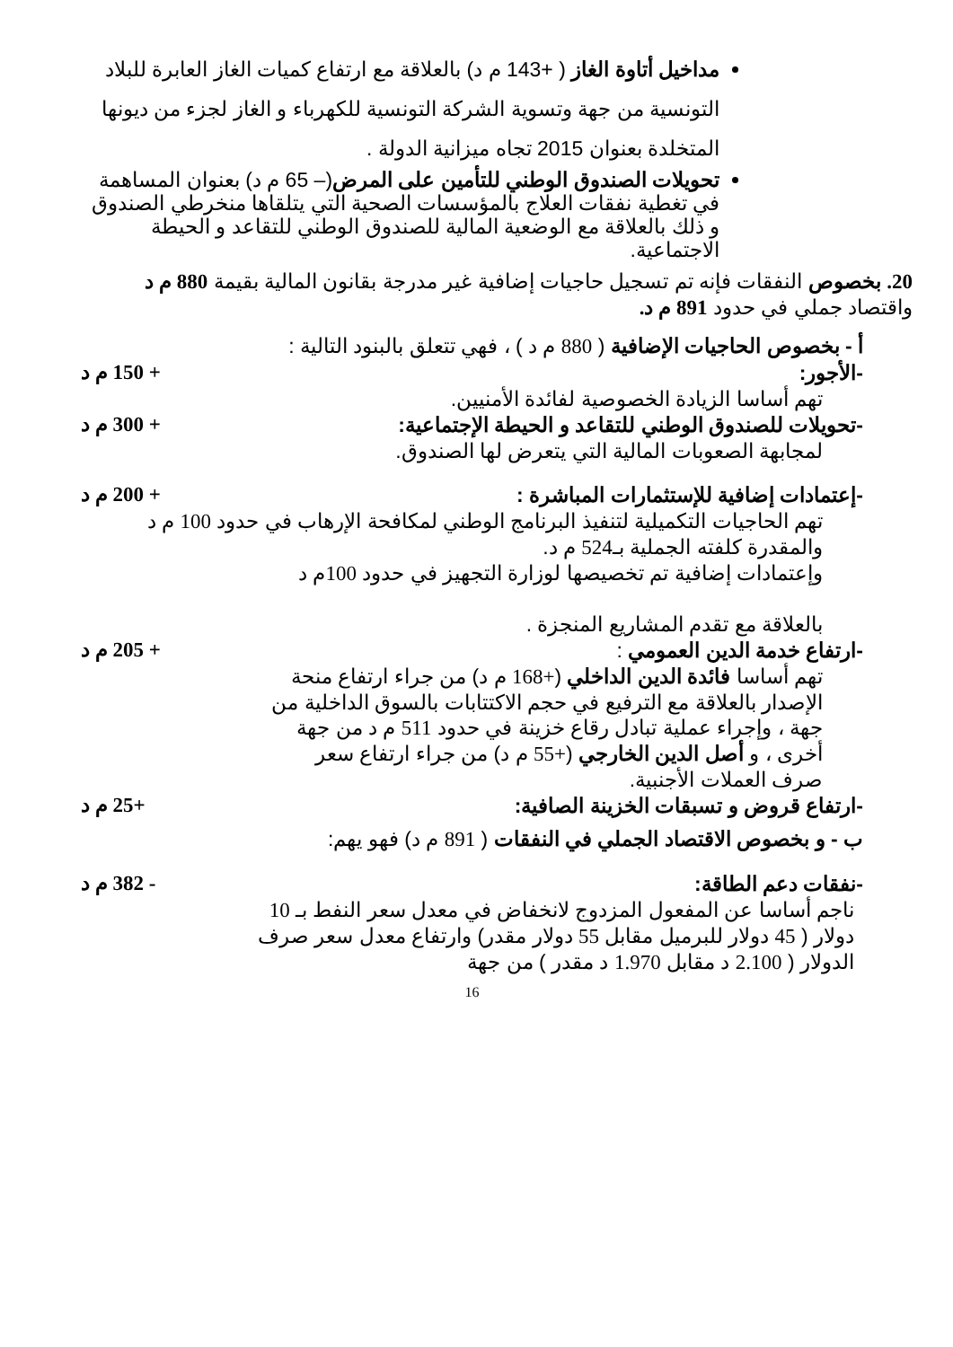مداخيل أتاوة الغاز ( +143 م د) بالعلاقة مع ارتفاع كميات الغاز العابرة للبلاد التونسية من جهة وتسوية الشركة التونسية للكهرباء و الغاز لجزء من ديونها المتخلدة بعنوان 2015 تجاه ميزانية الدولة .
تحويلات الصندوق الوطني للتأمين على المرض(– 65 م د) بعنوان المساهمة في تغطية نفقات العلاج بالمؤسسات الصحية التي يتلقاها منخرطي الصندوق و ذلك بالعلاقة مع الوضعية المالية للصندوق الوطني للتقاعد و الحيطة الاجتماعية.
20. بخصوص النفقات فإنه تم تسجيل حاجيات إضافية غير مدرجة بقانون المالية بقيمة 880 م د واقتصاد جملي في حدود 891 م د.
أ - بخصوص الحاجيات الإضافية ( 880 م د ) ، فهي تتعلق بالبنود التالية :
-الأجور: + 150 م د
تهم أساسا الزيادة الخصوصية لفائدة الأمنيين.
-تحويلات للصندوق الوطني للتقاعد و الحيطة الإجتماعية: + 300 م د
لمجابهة الصعوبات المالية التي يتعرض لها الصندوق.
-إعتمادات إضافية للإستثمارات المباشرة : + 200 م د
تهم الحاجيات التكميلية لتنفيذ البرنامج الوطني لمكافحة الإرهاب في حدود 100 م د والمقدرة كلفته الجملية بـ524 م د.
وإعتمادات إضافية تم تخصيصها لوزارة التجهيز في حدود 100م د
بالعلاقة مع تقدم المشاريع المنجزة .
-ارتفاع خدمة الدين العمومي : + 205 م د
تهم أساسا فائدة الدين الداخلي (+168 م د) من جراء ارتفاع منحة الإصدار بالعلاقة مع الترفيع في حجم الاكتتابات بالسوق الداخلية من جهة ، وإجراء عملية تبادل رقاع خزينة في حدود 511 م د من جهة أخرى ، و أصل الدين الخارجي (+55 م د) من جراء ارتفاع سعر صرف العملات الأجنبية.
-ارتفاع قروض و تسبقات الخزينة الصافية: +25 م د
ب - و بخصوص الاقتصاد الجملي في النفقات ( 891 م د) فهو يهم:
-نفقات دعم الطاقة: - 382 م د
ناجم أساسا عن المفعول المزدوج لانخفاض في معدل سعر النفط بـ 10 دولار ( 45 دولار للبرميل مقابل 55 دولار مقدر) وارتفاع معدل سعر صرف الدولار ( 2.100 د مقابل 1.970 د مقدر ) من جهة
16